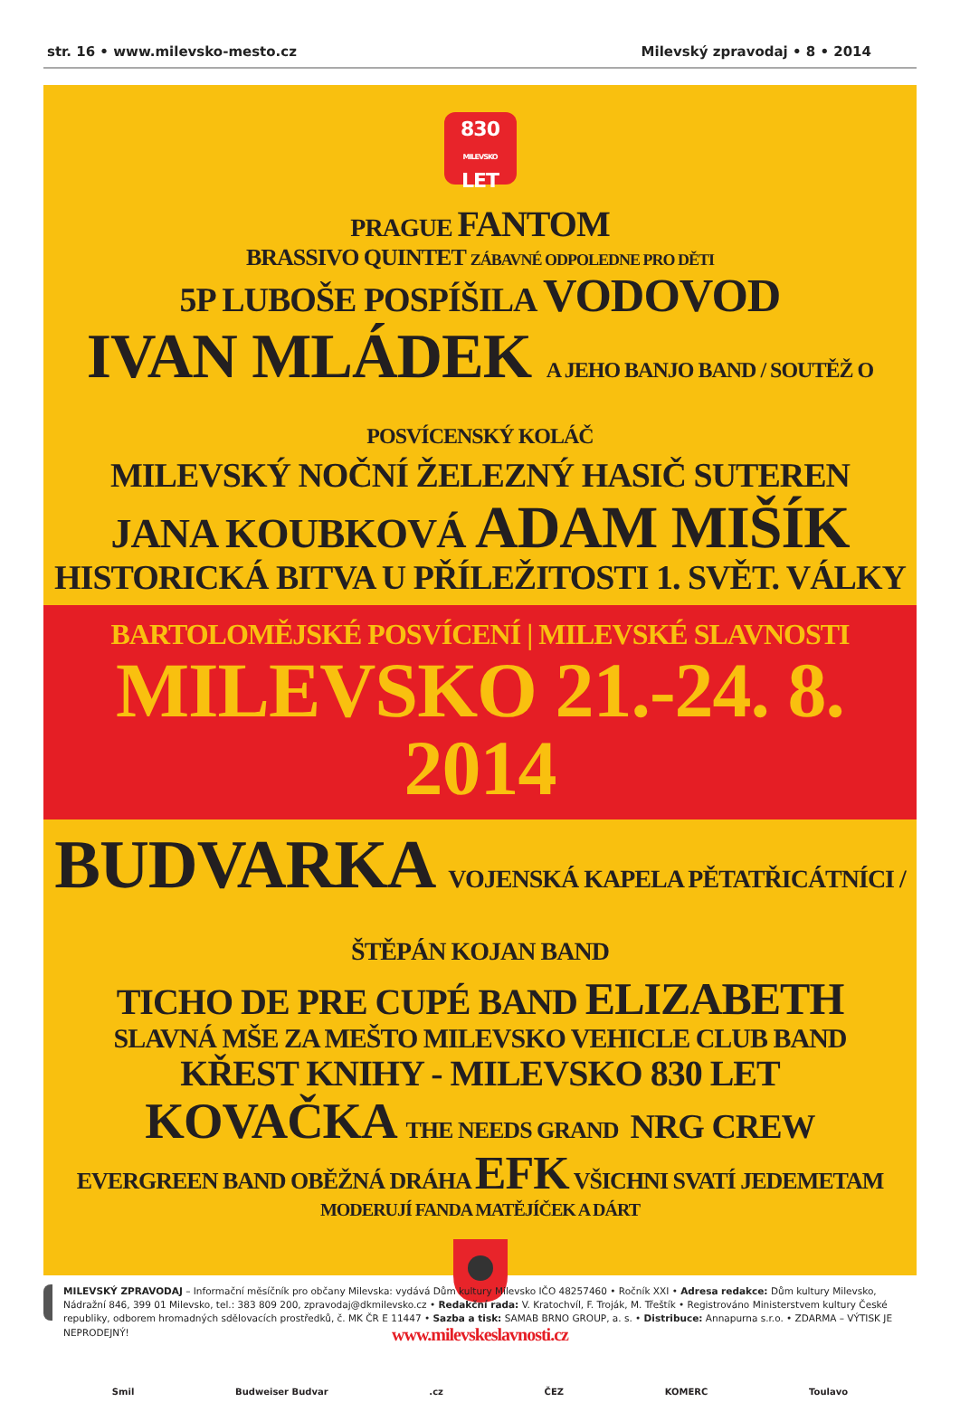str. 16 • www.milevsko-mesto.cz Milevský zpravodaj • 8 • 2014
830
MILEVSKO
LET
PRAGUE FANTOM
BRASSIVO QUINTET ZÁBAVNÉ ODPOLEDNE PRO DĚTI
5P LUBOŠE POSPÍŠILA VODOVOD
IVAN MLÁDEK A JEHO BANJO BAND / SOUTĚŽ O POSVÍCENSKÝ KOLÁČ
MILEVSKÝ NOČNÍ ŽELEZNÝ HASIČ SUTEREN
JANA KOUBKOVÁ ADAM MIŠÍK
HISTORICKÁ BITVA U PŘÍLEŽITOSTI 1. SVĚT. VÁLKY
BARTOLOMĚJSKÉ POSVÍCENÍ | MILEVSKÉ SLAVNOSTI
MILEVSKO 21.-24. 8. 2014
BUDVARKA VOJENSKÁ KAPELA PĚTATŘICÁTNÍCI / ŠTĚPÁN KOJAN BAND
TICHO DE PRE CUPÉ BAND ELIZABETH
SLAVNÁ MŠE ZA MEŠTO MILEVSKO VEHICLE CLUB BAND
KŘEST KNIHY - MILEVSKO 830 LET
KOVAČKA THE NEEDS GRAND NRG CREW
EVERGREEN BAND OBĚŽNÁ DRÁHA EFK VŠICHNI SVATÍ JEDEMETAM
MODERUJÍ FANDA MATĚJÍČEK A DÁRT
www.milevskeslavnosti.cz
Smil Budweiser Budvar.cz ČEZ KOMERC Toulavo
MILEVSKÝ ZPRAVODAJ – Informační měsíčník pro občany Milevska: vydává Dům kultury Milevsko IČO 48257460 • Ročník XXI • Adresa redakce: Dům kultury Milevsko, Nádražní 846, 399 01 Milevsko, tel.: 383 809 200, zpravodaj@dkmilevsko.cz • Redakční rada: V. Kratochvíl, F. Troják, M. Třeštík • Registrováno Ministerstvem kultury České republiky, odborem hromadných sdělovacích prostředků, č. MK ČR E 11447 • Sazba a tisk: SAMAB BRNO GROUP, a. s. • Distribuce: Annapurna s.r.o. • ZDARMA – VÝTISK JE NEPRODEJNÝ!